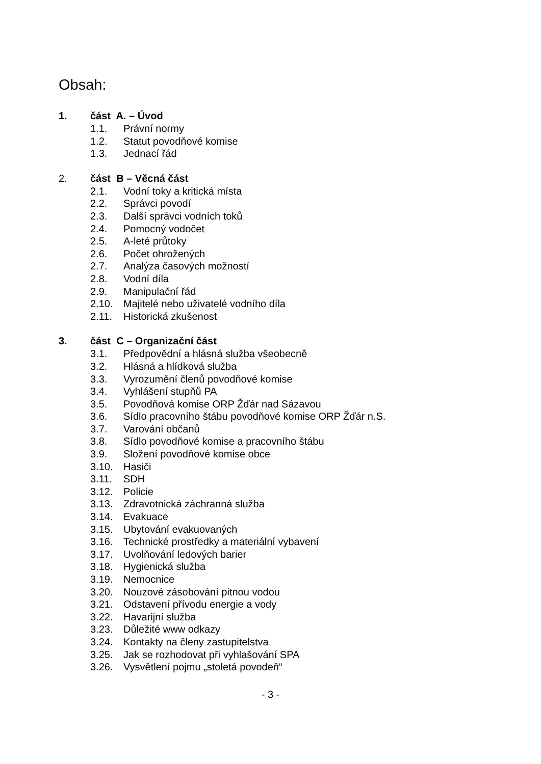Obsah:
1. část A. – Úvod
1.1. Právní normy
1.2. Statut povodňové komise
1.3. Jednací řád
2. část B – Věcná část
2.1. Vodní toky a kritická místa
2.2. Správci povodí
2.3. Další správci vodních toků
2.4. Pomocný vodočet
2.5. A-leté průtoky
2.6. Počet ohrožených
2.7. Analýza časových možností
2.8. Vodní díla
2.9. Manipulační řád
2.10. Majitelé nebo uživatelé vodního díla
2.11. Historická zkušenost
3. část C – Organizační část
3.1. Předpovědní a hlásná služba všeobecně
3.2. Hlásná a hlídková služba
3.3. Vyrozumění členů povodňové komise
3.4. Vyhlášení stupňů PA
3.5. Povodňová komise ORP Žďár nad Sázavou
3.6. Sídlo pracovního štábu povodňové komise ORP Žďár n.S.
3.7. Varování občanů
3.8. Sídlo povodňové komise a pracovního štábu
3.9. Složení povodňové komise obce
3.10. Hasiči
3.11. SDH
3.12. Policie
3.13. Zdravotnická záchranná služba
3.14. Evakuace
3.15. Ubytování evakuovaných
3.16. Technické prostředky a materiální vybavení
3.17. Uvolňování ledových barier
3.18. Hygienická služba
3.19. Nemocnice
3.20. Nouzové zásobování pitnou vodou
3.21. Odstavení přívodu energie a vody
3.22. Havarijní služba
3.23. Důležité www odkazy
3.24. Kontakty na členy zastupitelstva
3.25. Jak se rozhodovat při vyhlašování SPA
3.26. Vysvětlení pojmu „stoletá povodeň“
- 3 -